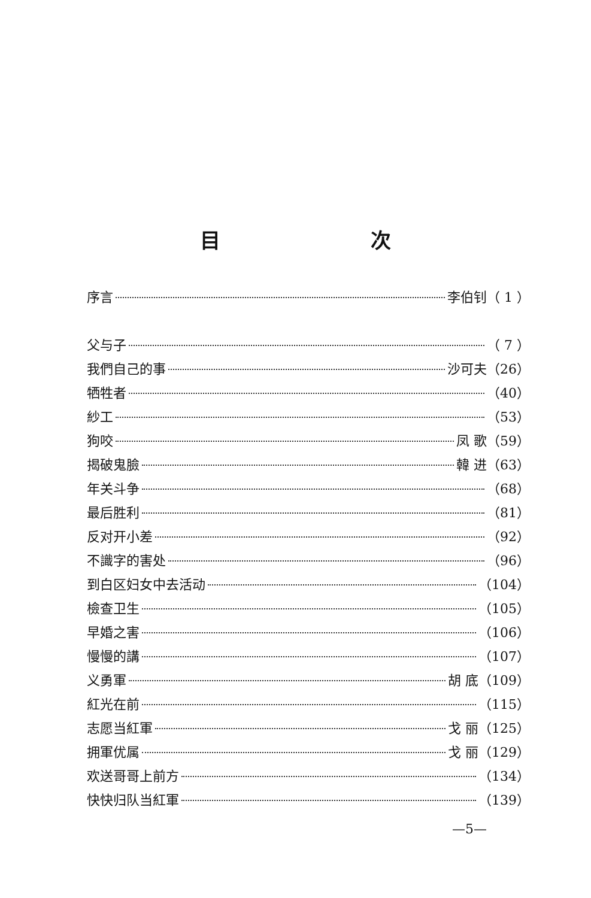目 次
序言 李伯钊（ 1 ）
父与子 （ 7 ）
我們自己的事 沙可夫（26）
牺牲者 （40）
紗工 （53）
狗咬 凤 歌（59）
揭破鬼臉 韓 进（63）
年关斗争 （68）
最后胜利 （81）
反对开小差 （92）
不識字的害处 （96）
到白区妇女中去活动 （104）
檢查卫生 （105）
早婚之害 （106）
慢慢的講 （107）
义勇軍 胡 底（109）
紅光在前 （115）
志愿当紅軍 戈 丽（125）
拥軍优属 戈 丽（129）
欢送哥哥上前方 （134）
快快归队当紅軍 （139）
—5—